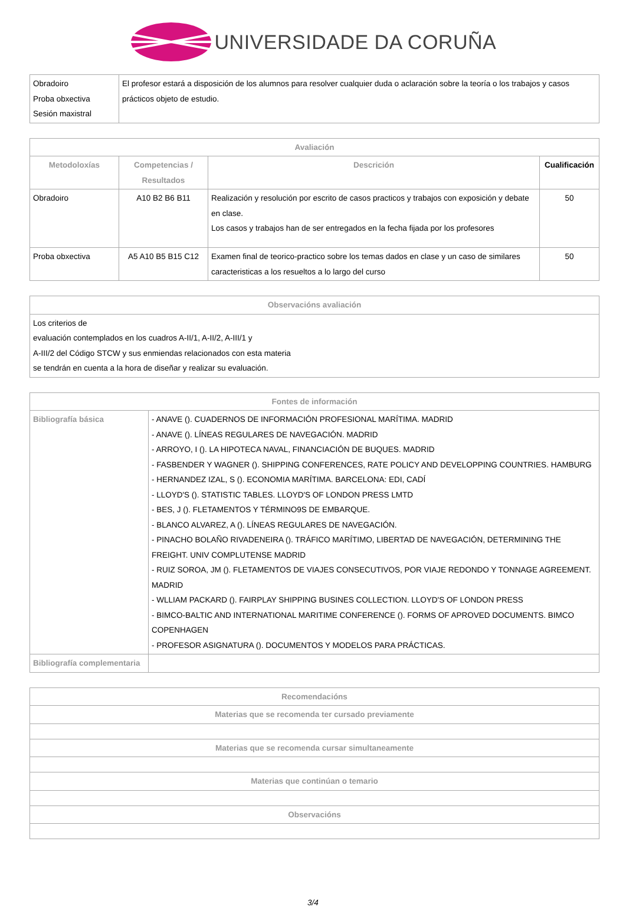UNIVERSIDADE DA CORUÑA
| Obradoiro Proba obxectiva Sesión maxistral | El profesor estará a disposición de los alumnos para resolver cualquier duda o aclaración sobre la teoría o los trabajos y casos prácticos objeto de estudio. |
| Avaliación | | | |
| --- | --- | --- | --- |
| Metodoloxías | Competencias / Resultados | Descrición | Cualificación |
| Obradoiro | A10 B2 B6 B11 | Realización y resolución por escrito de casos practicos y trabajos con exposición y debate en clase. Los casos y trabajos han de ser entregados en la fecha fijada por los profesores | 50 |
| Proba obxectiva | A5 A10 B5 B15 C12 | Examen final de teorico-practico sobre los temas dados en clase y un caso de similares caracteristicas a los resueltos a lo largo del curso | 50 |
| Observacións avaliación |
| --- |
| Los criterios de evaluación contemplados en los cuadros A-II/1, A-II/2, A-III/1 y A-III/2 del Código STCW y sus enmiendas relacionados con esta materia se tendrán en cuenta a la hora de diseñar y realizar su evaluación. |
| Fontes de información | |
| --- | --- |
| Bibliografía básica | - ANAVE (). CUADERNOS DE INFORMACIÓN PROFESIONAL MARÍTIMA. MADRID - ANAVE (). LÍNEAS REGULARES DE NAVEGACIÓN. MADRID - ARROYO, I (). LA HIPOTECA NAVAL, FINANCIACIÓN DE BUQUES. MADRID - FASBENDER Y WAGNER (). SHIPPING CONFERENCES, RATE POLICY AND DEVELOPPING COUNTRIES. HAMBURG - HERNANDEZ IZAL, S (). ECONOMIA MARÍTIMA. BARCELONA: EDI, CADÍ - LLOYD'S (). STATISTIC TABLES. LLOYD'S OF LONDON PRESS LMTD - BES, J (). FLETAMENTOS Y TÉRMINO9S DE EMBARQUE. - BLANCO ALVAREZ, A (). LÍNEAS REGULARES DE NAVEGACIÓN. - PINACHO BOLAÑO RIVADENEIRA (). TRÁFICO MARÍTIMO, LIBERTAD DE NAVEGACIÓN, DETERMINING THE FREIGHT. UNIV COMPLUTENSE MADRID - RUIZ SOROA, JM (). FLETAMENTOS DE VIAJES CONSECUTIVOS, POR VIAJE REDONDO Y TONNAGE AGREEMENT. MADRID - WLLIAM PACKARD (). FAIRPLAY SHIPPING BUSINES COLLECTION. LLOYD'S OF LONDON PRESS - BIMCO-BALTIC AND INTERNATIONAL MARITIME CONFERENCE (). FORMS OF APROVED DOCUMENTS. BIMCO COPENHAGEN - PROFESOR ASIGNATURA (). DOCUMENTOS Y MODELOS PARA PRÁCTICAS. |
| Bibliografía complementaria | |
| Recomendacións |
| --- |
| Materias que se recomenda ter cursado previamente |
| Materias que se recomenda cursar simultaneamente |
| Materias que continúan o temario |
| Observacións |
3/4